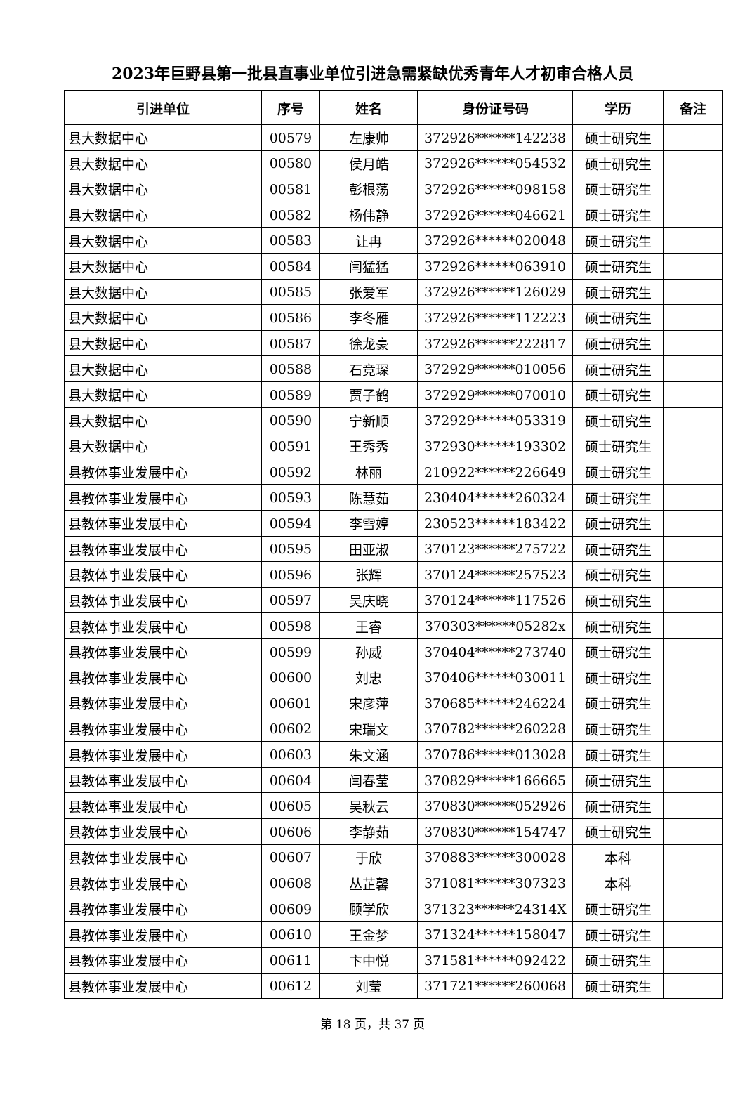2023年巨野县第一批县直事业单位引进急需紧缺优秀青年人才初审合格人员
| 引进单位 | 序号 | 姓名 | 身份证号码 | 学历 | 备注 |
| --- | --- | --- | --- | --- | --- |
| 县大数据中心 | 00579 | 左康帅 | 372926******142238 | 硕士研究生 | |
| 县大数据中心 | 00580 | 侯月皓 | 372926******054532 | 硕士研究生 | |
| 县大数据中心 | 00581 | 彭根荡 | 372926******098158 | 硕士研究生 | |
| 县大数据中心 | 00582 | 杨伟静 | 372926******046621 | 硕士研究生 | |
| 县大数据中心 | 00583 | 让冉 | 372926******020048 | 硕士研究生 | |
| 县大数据中心 | 00584 | 闫猛猛 | 372926******063910 | 硕士研究生 | |
| 县大数据中心 | 00585 | 张爱军 | 372926******126029 | 硕士研究生 | |
| 县大数据中心 | 00586 | 李冬雁 | 372926******112223 | 硕士研究生 | |
| 县大数据中心 | 00587 | 徐龙豪 | 372926******222817 | 硕士研究生 | |
| 县大数据中心 | 00588 | 石竞琛 | 372929******010056 | 硕士研究生 | |
| 县大数据中心 | 00589 | 贾子鹤 | 372929******070010 | 硕士研究生 | |
| 县大数据中心 | 00590 | 宁新顺 | 372929******053319 | 硕士研究生 | |
| 县大数据中心 | 00591 | 王秀秀 | 372930******193302 | 硕士研究生 | |
| 县教体事业发展中心 | 00592 | 林丽 | 210922******226649 | 硕士研究生 | |
| 县教体事业发展中心 | 00593 | 陈慧茹 | 230404******260324 | 硕士研究生 | |
| 县教体事业发展中心 | 00594 | 李雪婷 | 230523******183422 | 硕士研究生 | |
| 县教体事业发展中心 | 00595 | 田亚淑 | 370123******275722 | 硕士研究生 | |
| 县教体事业发展中心 | 00596 | 张辉 | 370124******257523 | 硕士研究生 | |
| 县教体事业发展中心 | 00597 | 吴庆晓 | 370124******117526 | 硕士研究生 | |
| 县教体事业发展中心 | 00598 | 王睿 | 370303******05282x | 硕士研究生 | |
| 县教体事业发展中心 | 00599 | 孙威 | 370404******273740 | 硕士研究生 | |
| 县教体事业发展中心 | 00600 | 刘忠 | 370406******030011 | 硕士研究生 | |
| 县教体事业发展中心 | 00601 | 宋彦萍 | 370685******246224 | 硕士研究生 | |
| 县教体事业发展中心 | 00602 | 宋瑞文 | 370782******260228 | 硕士研究生 | |
| 县教体事业发展中心 | 00603 | 朱文涵 | 370786******013028 | 硕士研究生 | |
| 县教体事业发展中心 | 00604 | 闫春莹 | 370829******166665 | 硕士研究生 | |
| 县教体事业发展中心 | 00605 | 吴秋云 | 370830******052926 | 硕士研究生 | |
| 县教体事业发展中心 | 00606 | 李静茹 | 370830******154747 | 硕士研究生 | |
| 县教体事业发展中心 | 00607 | 于欣 | 370883******300028 | 本科 | |
| 县教体事业发展中心 | 00608 | 丛芷馨 | 371081******307323 | 本科 | |
| 县教体事业发展中心 | 00609 | 顾学欣 | 371323******24314X | 硕士研究生 | |
| 县教体事业发展中心 | 00610 | 王金梦 | 371324******158047 | 硕士研究生 | |
| 县教体事业发展中心 | 00611 | 卞中悦 | 371581******092422 | 硕士研究生 | |
| 县教体事业发展中心 | 00612 | 刘莹 | 371721******260068 | 硕士研究生 | |
第 18 页，共 37 页